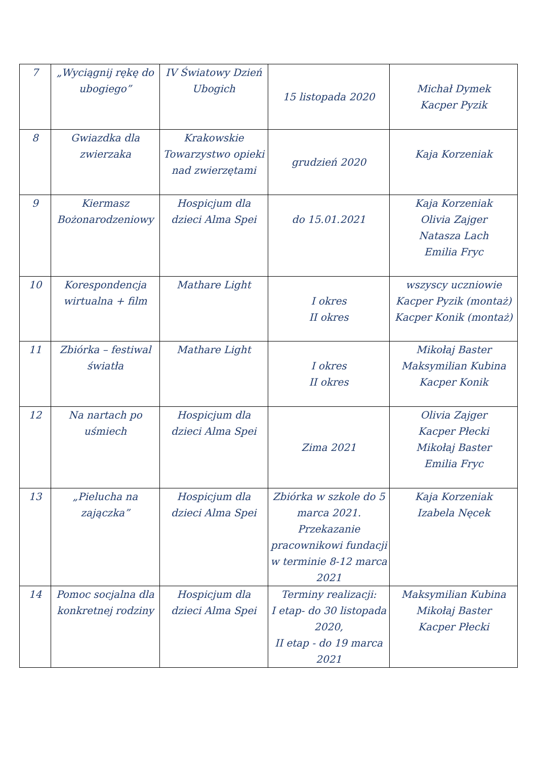| 7 | „Wyciągnij rękę do ubogiego” | IV Światowy Dzień Ubogich | 15 listopada 2020 | Michał Dymek Kacper Pyzik |
| 8 | Gwiazdka dla zwierzaka | Krakowskie Towarzystwo opieki nad zwierzętami | grudzień 2020 | Kaja Korzeniak |
| 9 | Kiermasz Bożonarodzeniowy | Hospicjum dla dzieci Alma Spei | do 15.01.2021 | Kaja Korzeniak Olivia Zajger Natasza Lach Emilia Fryc |
| 10 | Korespondencja wirtualna + film | Mathare Light | I okres II okres | wszyscy uczniowie Kacper Pyzik (montaż) Kacper Konik (montaż) |
| 11 | Zbiórka – festiwal światła | Mathare Light | I okres II okres | Mikołaj Baster Maksymilian Kubina Kacper Konik |
| 12 | Na nartach po uśmiech | Hospicjum dla dzieci Alma Spei | Zima 2021 | Olivia Zajger Kacper Płecki Mikołaj Baster Emilia Fryc |
| 13 | „Pielucha na zajączka” | Hospicjum dla dzieci Alma Spei | Zbiórka w szkole do 5 marca 2021. Przekazanie pracownikowi fundacji w terminie 8-12 marca 2021 | Kaja Korzeniak Izabela Nęcek |
| 14 | Pomoc socjalna dla konkretnej rodziny | Hospicjum dla dzieci Alma Spei | Terminy realizacji: I etap- do 30 listopada 2020, II etap - do 19 marca 2021 | Maksymilian Kubina Mikołaj Baster Kacper Płecki |